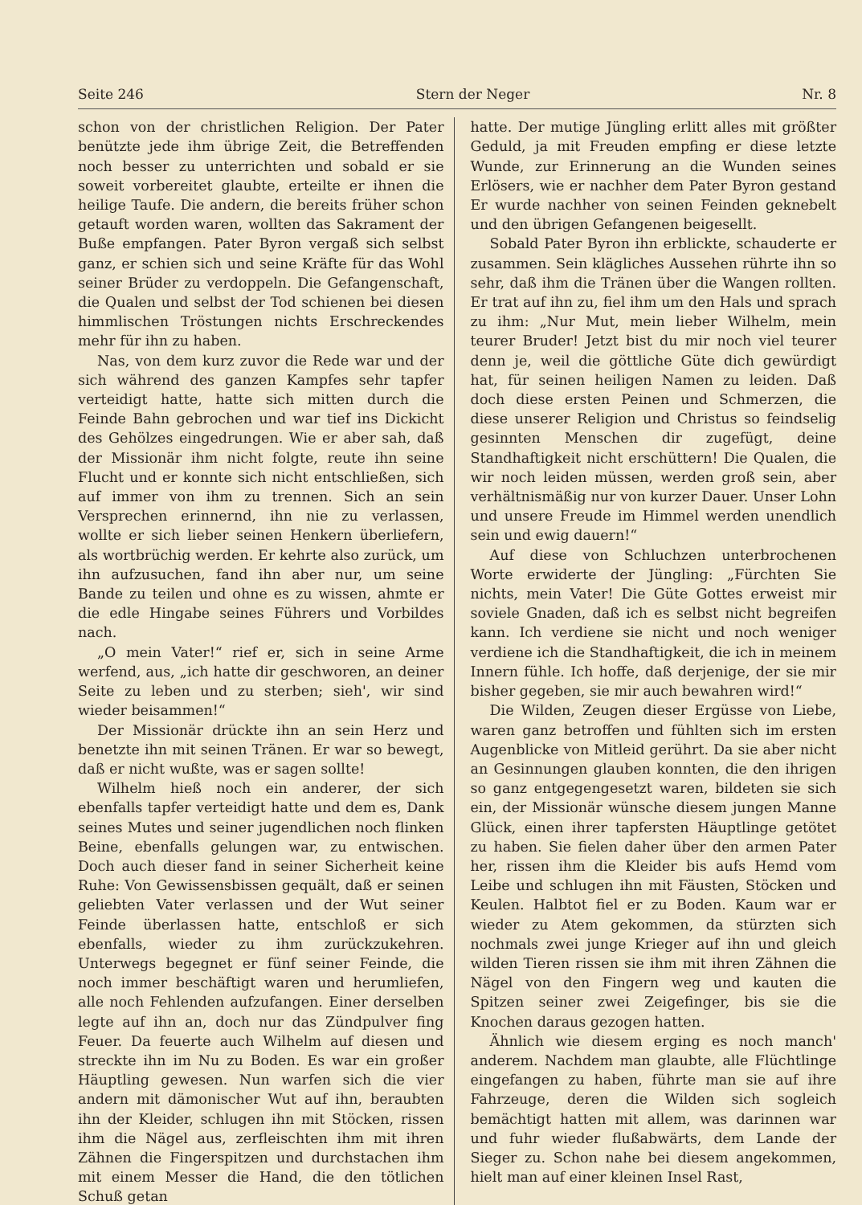Seite 246 Stern der Neger Nr. 8
schon von der christlichen Religion. Der Pater benützte jede ihm übrige Zeit, die Betreffenden noch besser zu unterrichten und sobald er sie soweit vorbereitet glaubte, erteilte er ihnen die heilige Taufe. Die andern, die bereits früher schon getauft worden waren, wollten das Sakrament der Buße empfangen. Pater Byron vergaß sich selbst ganz, er schien sich und seine Kräfte für das Wohl seiner Brüder zu verdoppeln. Die Gefangenschaft, die Qualen und selbst der Tod schienen bei diesen himmlischen Tröstungen nichts Erschreckendes mehr für ihn zu haben.
Nas, von dem kurz zuvor die Rede war und der sich während des ganzen Kampfes sehr tapfer verteidigt hatte, hatte sich mitten durch die Feinde Bahn gebrochen und war tief ins Dickicht des Gehölzes eingedrungen. Wie er aber sah, daß der Missionär ihm nicht folgte, reute ihn seine Flucht und er konnte sich nicht entschließen, sich auf immer von ihm zu trennen. Sich an sein Versprechen erinnernd, ihn nie zu verlassen, wollte er sich lieber seinen Henkern überliefern, als wortbrüchig werden. Er kehrte also zurück, um ihn aufzusuchen, fand ihn aber nur, um seine Bande zu teilen und ohne es zu wissen, ahmte er die edle Hingabe seines Führers und Vorbildes nach.
„O mein Vater!“ rief er, sich in seine Arme werfend, aus, „ich hatte dir geschworen, an deiner Seite zu leben und zu sterben; sieh', wir sind wieder beisammen!“
Der Missionär drückte ihn an sein Herz und benetzte ihn mit seinen Tränen. Er war so bewegt, daß er nicht wußte, was er sagen sollte!
Wilhelm hieß noch ein anderer, der sich ebenfalls tapfer verteidigt hatte und dem es, Dank seines Mutes und seiner jugendlichen noch flinken Beine, ebenfalls gelungen war, zu entwischen. Doch auch dieser fand in seiner Sicherheit keine Ruhe: Von Gewissensbissen gequält, daß er seinen geliebten Vater verlassen und der Wut seiner Feinde überlassen hatte, entschloß er sich ebenfalls, wieder zu ihm zurückzukehren. Unterwegs begegnet er fünf seiner Feinde, die noch immer beschäftigt waren und herumliefen, alle noch Fehlenden aufzufangen. Einer derselben legte auf ihn an, doch nur das Zündpulver fing Feuer. Da feuerte auch Wilhelm auf diesen und streckte ihn im Nu zu Boden. Es war ein großer Häuptling gewesen. Nun warfen sich die vier andern mit dämonischer Wut auf ihn, beraubten ihn der Kleider, schlugen ihn mit Stöcken, rissen ihm die Nägel aus, zerfleischten ihm mit ihren Zähnen die Fingerspitzen und durchstachen ihm mit einem Messer die Hand, die den tötlichen Schuß getan
hatte. Der mutige Jüngling erlitt alles mit größter Geduld, ja mit Freuden empfing er diese letzte Wunde, zur Erinnerung an die Wunden seines Erlösers, wie er nachher dem Pater Byron gestand Er wurde nachher von seinen Feinden geknebelt und den übrigen Gefangenen beigesellt.
Sobald Pater Byron ihn erblickte, schauderte er zusammen. Sein klägliches Aussehen rührte ihn so sehr, daß ihm die Tränen über die Wangen rollten. Er trat auf ihn zu, fiel ihm um den Hals und sprach zu ihm: „Nur Mut, mein lieber Wilhelm, mein teurer Bruder! Jetzt bist du mir noch viel teurer denn je, weil die göttliche Güte dich gewürdigt hat, für seinen heiligen Namen zu leiden. Daß doch diese ersten Peinen und Schmerzen, die diese unserer Religion und Christus so feindselig gesinnten Menschen dir zugefügt, deine Standhaftigkeit nicht erschüttern! Die Qualen, die wir noch leiden müssen, werden groß sein, aber verhältnismäßig nur von kurzer Dauer. Unser Lohn und unsere Freude im Himmel werden unendlich sein und ewig dauern!“
Auf diese von Schluchzen unterbrochenen Worte erwiderte der Jüngling: „Fürchten Sie nichts, mein Vater! Die Güte Gottes erweist mir soviele Gnaden, daß ich es selbst nicht begreifen kann. Ich verdiene sie nicht und noch weniger verdiene ich die Standhaftigkeit, die ich in meinem Innern fühle. Ich hoffe, daß derjenige, der sie mir bisher gegeben, sie mir auch bewahren wird!“
Die Wilden, Zeugen dieser Ergüsse von Liebe, waren ganz betroffen und fühlten sich im ersten Augenblicke von Mitleid gerührt. Da sie aber nicht an Gesinnungen glauben konnten, die den ihrigen so ganz entgegengesetzt waren, bildeten sie sich ein, der Missionär wünsche diesem jungen Manne Glück, einen ihrer tapfersten Häuptlinge getötet zu haben. Sie fielen daher über den armen Pater her, rissen ihm die Kleider bis aufs Hemd vom Leibe und schlugen ihn mit Fäusten, Stöcken und Keulen. Halbtot fiel er zu Boden. Kaum war er wieder zu Atem gekommen, da stürzten sich nochmals zwei junge Krieger auf ihn und gleich wilden Tieren rissen sie ihm mit ihren Zähnen die Nägel von den Fingern weg und kauten die Spitzen seiner zwei Zeigefinger, bis sie die Knochen daraus gezogen hatten.
Ähnlich wie diesem erging es noch manch' anderem. Nachdem man glaubte, alle Flüchtlinge eingefangen zu haben, führte man sie auf ihre Fahrzeuge, deren die Wilden sich sogleich bemächtigt hatten mit allem, was darinnen war und fuhr wieder flußabwärts, dem Lande der Sieger zu. Schon nahe bei diesem angekommen, hielt man auf einer kleinen Insel Rast,